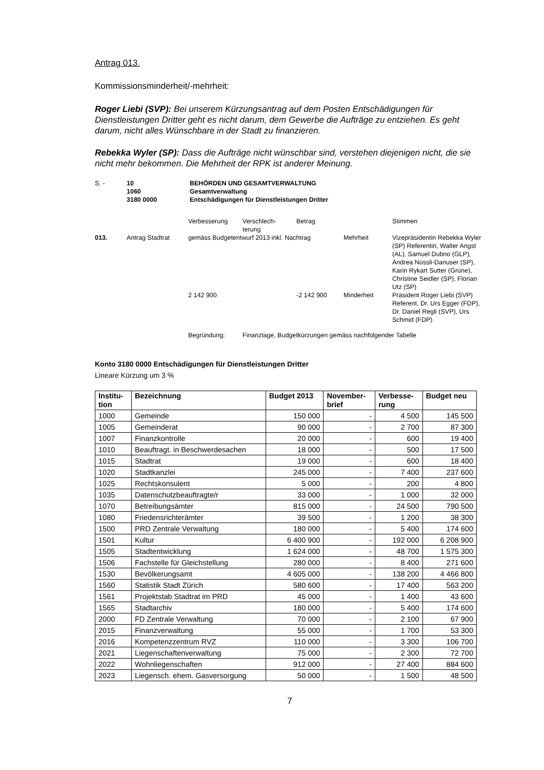Antrag 013.
Kommissionsminderheit/-mehrheit:
Roger Liebi (SVP): Bei unserem Kürzungsantrag auf dem Posten Entschädigungen für Dienstleistungen Dritter geht es nicht darum, dem Gewerbe die Aufträge zu entziehen. Es geht darum, nicht alles Wünschbare in der Stadt zu finanzieren.
Rebekka Wyler (SP): Dass die Aufträge nicht wünschbar sind, verstehen diejenigen nicht, die sie nicht mehr bekommen. Die Mehrheit der RPK ist anderer Meinung.
| S. - | 10 1060 3180 0000 | BEHÖRDEN UND GESAMTVERWALTUNG Gesamtverwaltung Entschädigungen für Dienstleistungen Dritter |
| | | Verbesserung | Verschlech- terung | Betrag | | Stimmen |
| 013. | Antrag Stadtrat | gemäss Budgetentwurf 2013 inkl. Nachtrag | | | Mehrheit | Vizepräsidentin Rebekka Wyler (SP) Referentin, Walter Angst (AL), Samuel Dubno (GLP), Andrea Nüssli-Danuser (SP), Karin Rykart Sutter (Grüne), Christine Seidler (SP), Florian Utz (SP) |
| | | 2 142 900 | | -2 142 900 | Minderheit | Präsident Roger Liebi (SVP) Referent, Dr. Urs Egger (FDP), Dr. Daniel Regli (SVP), Urs Schmid (FDP) |
| | | Begründung: | Finanzlage, Budgetkürzungen gemäss nachfolgender Tabelle | | | |
Konto 3180 0000 Entschädigungen für Dienstleistungen Dritter
Lineare Kürzung um 3 %
| Institu- tion | Bezeichnung | Budget 2013 | November- brief | Verbesse- rung | Budget neu |
| --- | --- | --- | --- | --- | --- |
| 1000 | Gemeinde | 150 000 | - | 4 500 | 145 500 |
| 1005 | Gemeinderat | 90 000 | - | 2 700 | 87 300 |
| 1007 | Finanzkontrolle | 20 000 | - | 600 | 19 400 |
| 1010 | Beauftragt. in Beschwerdesachen | 18 000 | - | 500 | 17 500 |
| 1015 | Stadtrat | 19 000 | - | 600 | 18 400 |
| 1020 | Stadtkanzlei | 245 000 | - | 7 400 | 237 600 |
| 1025 | Rechtskonsulent | 5 000 | - | 200 | 4 800 |
| 1035 | Datenschutzbeauftragte/r | 33 000 | - | 1 000 | 32 000 |
| 1070 | Betreibungsämter | 815 000 | - | 24 500 | 790 500 |
| 1080 | Friedensrichterämter | 39 500 | - | 1 200 | 38 300 |
| 1500 | PRD Zentrale Verwaltung | 180 000 | - | 5 400 | 174 600 |
| 1501 | Kultur | 6 400 900 | - | 192 000 | 6 208 900 |
| 1505 | Stadtentwicklung | 1 624 000 | - | 48 700 | 1 575 300 |
| 1506 | Fachstelle für Gleichstellung | 280 000 | - | 8 400 | 271 600 |
| 1530 | Bevölkerungsamt | 4 605 000 | - | 138 200 | 4 466 800 |
| 1560 | Statistik Stadt Zürich | 580 600 | - | 17 400 | 563 200 |
| 1561 | Projektstab Stadtrat im PRD | 45 000 | - | 1 400 | 43 600 |
| 1565 | Stadtarchiv | 180 000 | - | 5 400 | 174 600 |
| 2000 | FD Zentrale Verwaltung | 70 000 | - | 2 100 | 67 900 |
| 2015 | Finanzverwaltung | 55 000 | - | 1 700 | 53 300 |
| 2016 | Kompetenzzentrum RVZ | 110 000 | - | 3 300 | 106 700 |
| 2021 | Liegenschaftenverwaltung | 75 000 | - | 2 300 | 72 700 |
| 2022 | Wohnliegenschaften | 912 000 | - | 27 400 | 884 600 |
| 2023 | Liegensch. ehem. Gasversorgung | 50 000 | - | 1 500 | 48 500 |
7